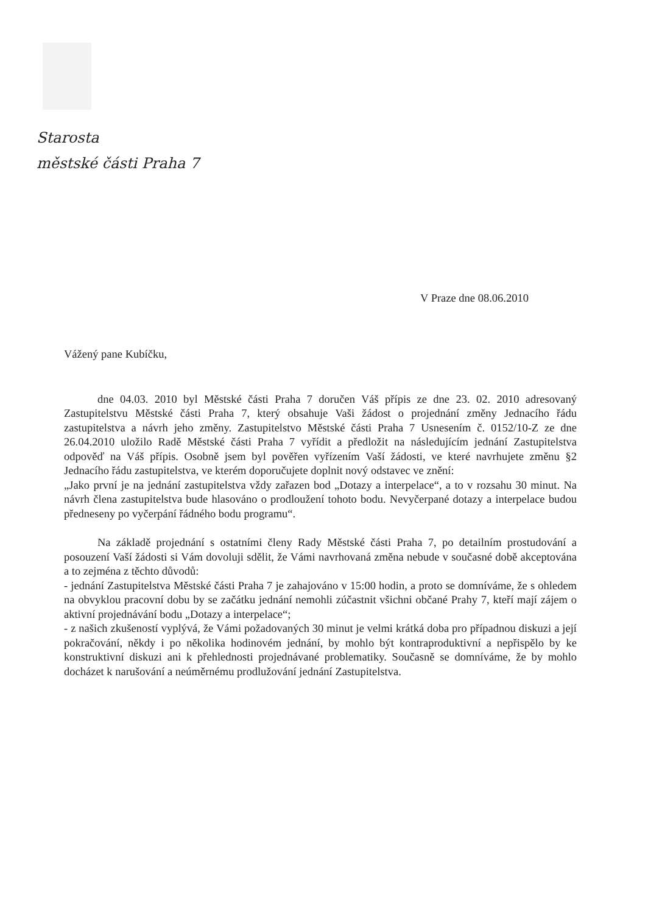Starosta
městské části Praha 7
V Praze dne 08.06.2010
Vážený pane Kubíčku,
dne 04.03. 2010 byl Městské části Praha 7 doručen Váš přípis ze dne 23. 02. 2010 adresovaný Zastupitelstvu Městské části Praha 7, který obsahuje Vaši žádost o projednání změny Jednacího řádu zastupitelstva a návrh jeho změny. Zastupitelstvo Městské části Praha 7 Usnesením č. 0152/10-Z ze dne 26.04.2010 uložilo Radě Městské části Praha 7 vyřídit a předložit na následujícím jednání Zastupitelstva odpověď na Váš přípis. Osobně jsem byl pověřen vyřízením Vaší žádosti, ve které navrhujete změnu §2 Jednacího řádu zastupitelstva, ve kterém doporučujete doplnit nový odstavec ve znění:
„Jako první je na jednání zastupitelstva vždy zařazen bod „Dotazy a interpelace“, a to v rozsahu 30 minut. Na návrh člena zastupitelstva bude hlasováno o prodloužení tohoto bodu. Nevyčerpané dotazy a interpelace budou předneseny po vyčerpání řádného bodu programu“.
Na základě projednání s ostatními členy Rady Městské části Praha 7, po detailním prostudování a posouzení Vaší žádosti si Vám dovoluji sdělit, že Vámi navrhovaná změna nebude v současné době akceptována a to zejména z těchto důvodů:
- jednání Zastupitelstva Městské části Praha 7 je zahajováno v 15:00 hodin, a proto se domníváme, že s ohledem na obvyklou pracovní dobu by se začátku jednání nemohli zúčastnit všichni občané Prahy 7, kteří mají zájem o aktivní projednávání bodu „Dotazy a interpelace“;
- z našich zkušeností vyplývá, že Vámi požadovaných 30 minut je velmi krátká doba pro případnou diskuzi a její pokračování, někdy i po několika hodinovém jednání, by mohlo být kontraproduktivní a nepřispělo by ke konstruktivní diskuzi ani k přehlednosti projednávané problematiky. Současně se domníváme, že by mohlo docházet k narušování a neúměrnému prodlužování jednání Zastupitelstva.